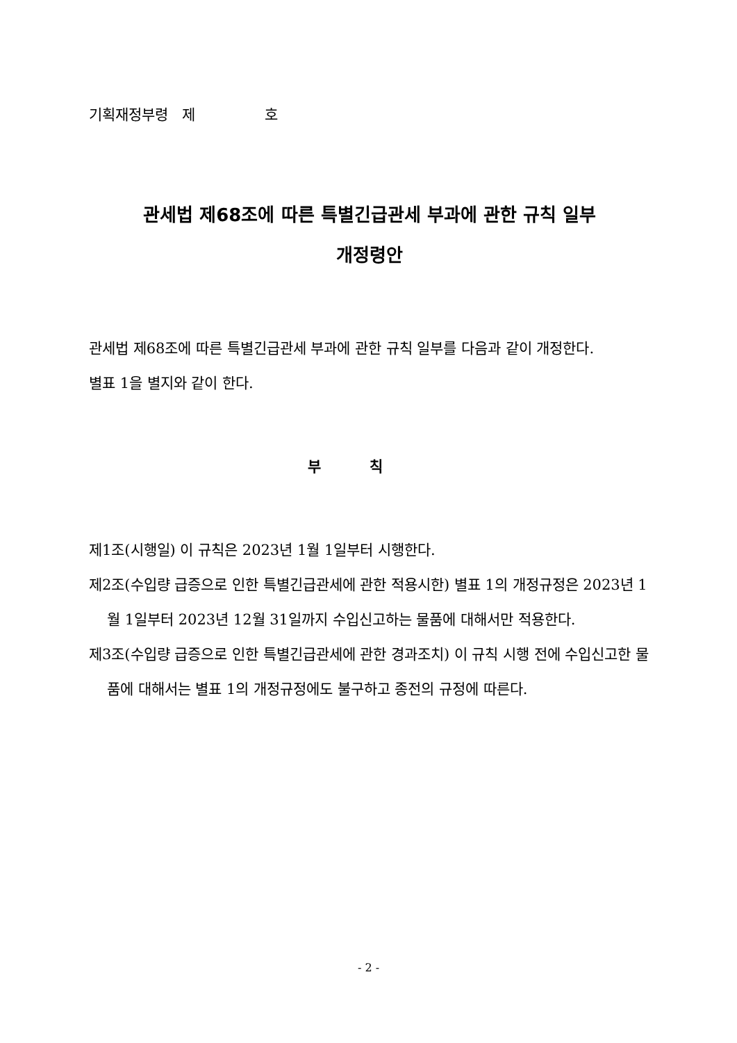기획재정부령 제 호
관세법 제68조에 따른 특별긴급관세 부과에 관한 규칙 일부
개정령안
관세법 제68조에 따른 특별긴급관세 부과에 관한 규칙 일부를 다음과 같이 개정한다.
별표 1을 별지와 같이 한다.
부칙
제1조(시행일) 이 규칙은 2023년 1월 1일부터 시행한다.
제2조(수입량 급증으로 인한 특별긴급관세에 관한 적용시한) 별표 1의 개정규정은 2023년 1월 1일부터 2023년 12월 31일까지 수입신고하는 물품에 대해서만 적용한다.
제3조(수입량 급증으로 인한 특별긴급관세에 관한 경과조치) 이 규칙 시행 전에 수입신고한 물품에 대해서는 별표 1의 개정규정에도 불구하고 종전의 규정에 따른다.
- 2 -